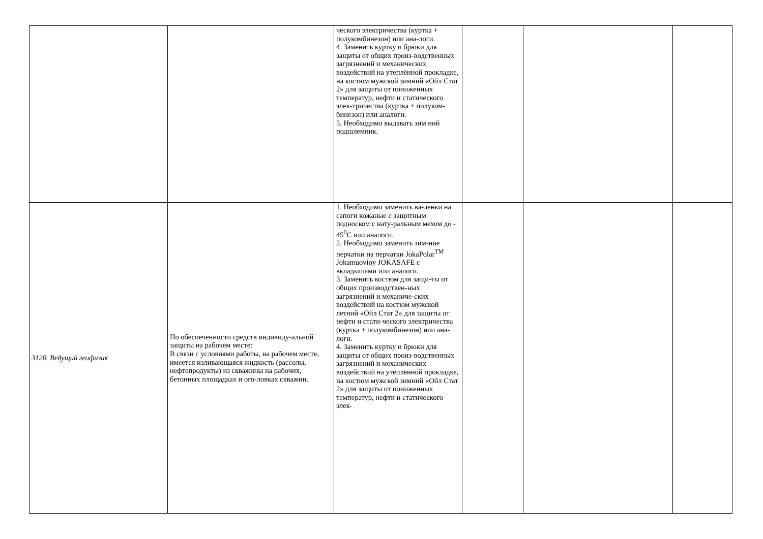| | | ческого электричества (куртка + полукомбинезон) или ана-логи. 4. Заменить куртку и брюки для защиты от общих произ-водственных загрязнений и механических воздействий на утеплённой прокладке, на костюм мужской зимний «Ойл Стат 2» для защиты от пониженных температур, нефти и статического элек-тричества (куртка + полуком-бинезон) или аналоги. 5. Необходимо выдавать зим ний подшлемник. | | | |
| 3120. Ведущий геофизик | По обеспеченности средств индивиду-альной защиты на рабочем месте: В связи с условиями работы, на рабочем месте, имеется изливающаяся жидкость (рассолы, нефтепродукты) из скважины на рабочих, бетонных площадках и ого-ловках скважин. | 1. Необходимо заменить ва-ленки на сапоги кожаные с защитным подноском с нату-ральным мехом до - 45<sup>0</sup>С или аналоги. 2. Необходимо заменить зим-ние перчатки на перчатки JokaPolar<sup>TM</sup> Jokamuovioy JOKASAFE с вкладышами или аналоги. 3. Заменить костюм для защи-ты от общих производствен-ных загрязнений и механиче-ских воздействий на костюм мужской летний «Ойл Стат 2» для защиты от нефти и стати-ческого электричества (куртка + полукомбинезон) или ана-логи. 4. Заменить куртку и брюки для защиты от общих произ-водственных загрязнений и механических воздействий на утеплённой прокладке, на костюм мужской зимний «Ойл Стат 2» для защиты от пониженных температур, нефти и статического элек- | | | |